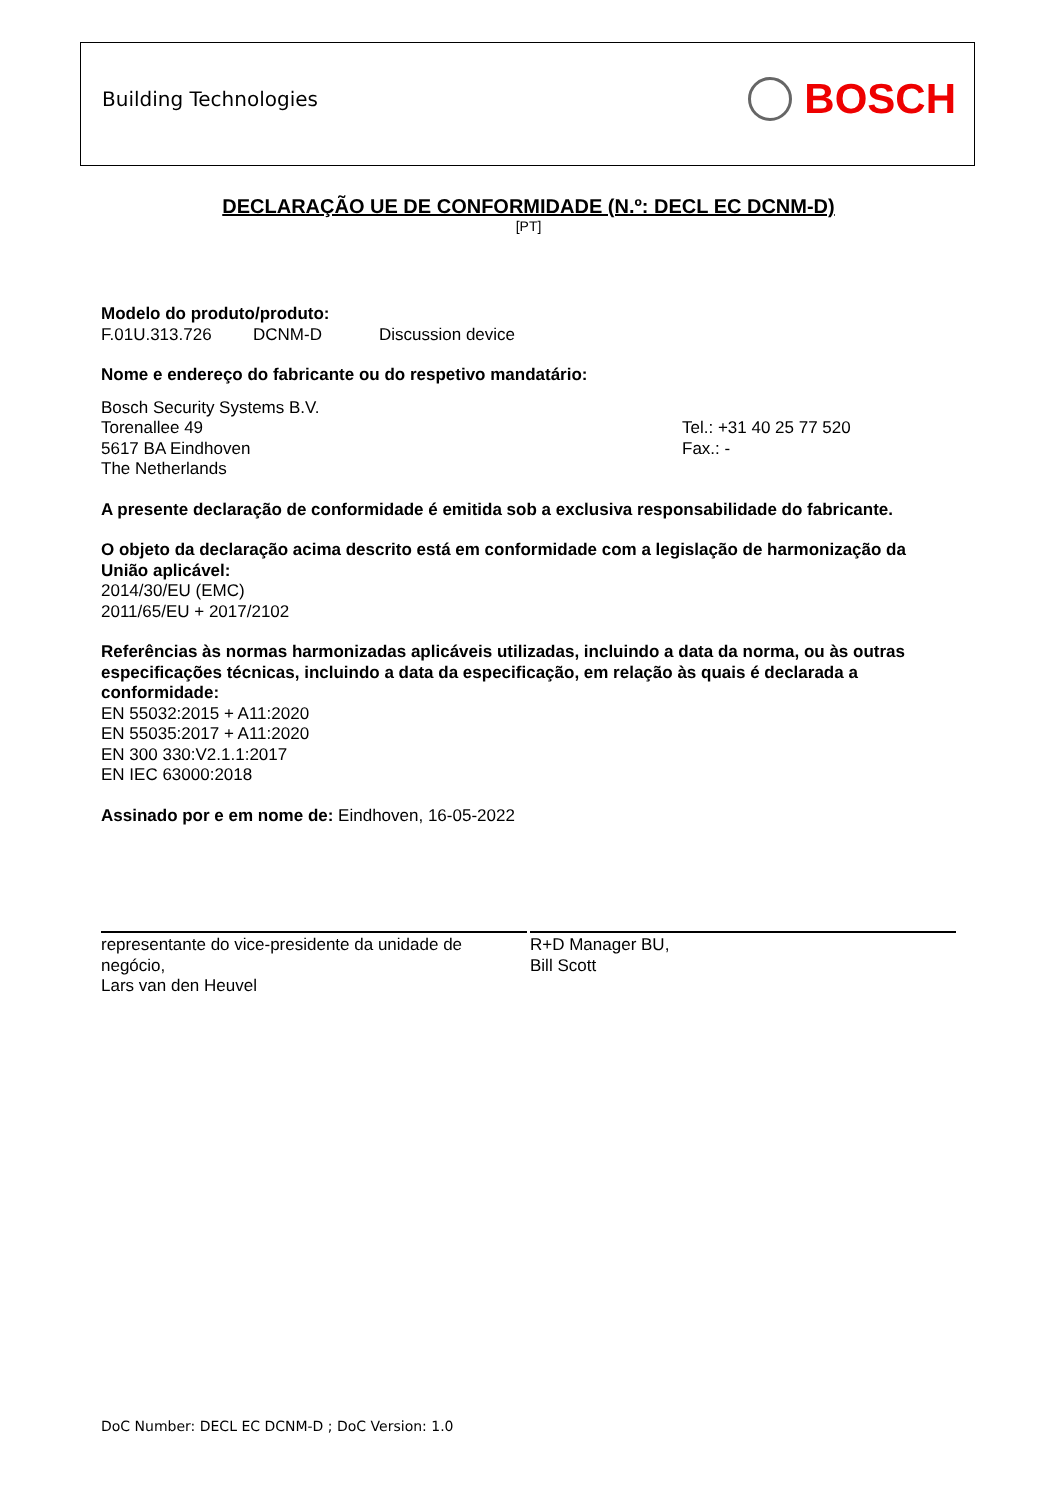Building Technologies BOSCH
DECLARAÇÃO UE DE CONFORMIDADE (N.º: DECL EC DCNM-D)
[PT]
Modelo do produto/produto:
F.01U.313.726 DCNM-D Discussion device
Nome e endereço do fabricante ou do respetivo mandatário:
Bosch Security Systems B.V.
Torenallee 49
5617 BA Eindhoven
The Netherlands
Tel.: +31 40 25 77 520
Fax.: -
A presente declaração de conformidade é emitida sob a exclusiva responsabilidade do fabricante.
O objeto da declaração acima descrito está em conformidade com a legislação de harmonização da União aplicável:
2014/30/EU (EMC)
2011/65/EU + 2017/2102
Referências às normas harmonizadas aplicáveis utilizadas, incluindo a data da norma, ou às outras especificações técnicas, incluindo a data da especificação, em relação às quais é declarada a conformidade:
EN 55032:2015 + A11:2020
EN 55035:2017 + A11:2020
EN 300 330:V2.1.1:2017
EN IEC 63000:2018
Assinado por e em nome de: Eindhoven, 16-05-2022
representante do vice-presidente da unidade de negócio,
Lars van den Heuvel
R+D Manager BU,
Bill Scott
DoC Number: DECL EC DCNM-D ; DoC Version: 1.0